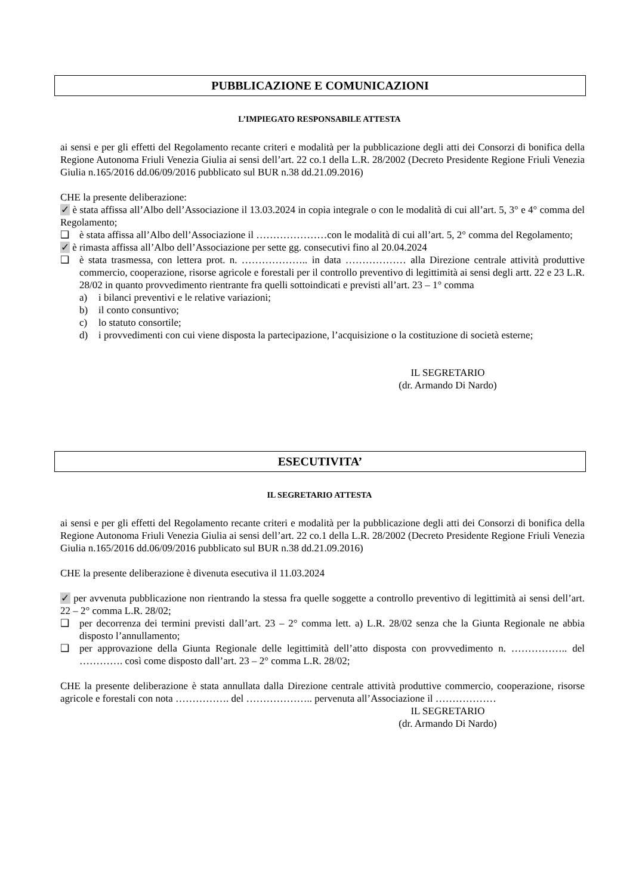PUBBLICAZIONE E COMUNICAZIONI
L’IMPIEGATO RESPONSABILE ATTESTA
ai sensi e per gli effetti del Regolamento recante criteri e modalità per la pubblicazione degli atti dei Consorzi di bonifica della Regione Autonoma Friuli Venezia Giulia ai sensi dell’art. 22 co.1 della L.R. 28/2002 (Decreto Presidente Regione Friuli Venezia Giulia n.165/2016 dd.06/09/2016 pubblicato sul BUR n.38 dd.21.09.2016)
CHE la presente deliberazione:
✓ è stata affissa all’Albo dell’Associazione il 13.03.2024 in copia integrale o con le modalità di cui all’art. 5, 3° e 4° comma del Regolamento;
❑ è stata affissa all’Albo dell’Associazione il …………………con le modalità di cui all’art. 5, 2° comma del Regolamento;
✓ è rimasta affissa all’Albo dell’Associazione per sette gg. consecutivi fino al 20.04.2024
❑ è stata trasmessa, con lettera prot. n. ……………….. in data ……………… alla Direzione centrale attività produttive commercio, cooperazione, risorse agricole e forestali per il controllo preventivo di legittimità ai sensi degli artt. 22 e 23 L.R. 28/02 in quanto provvedimento rientrante fra quelli sottoindicati e previsti all’art. 23 – 1° comma
a) i bilanci preventivi e le relative variazioni;
b) il conto consuntivo;
c) lo statuto consortile;
d) i provvedimenti con cui viene disposta la partecipazione, l’acquisizione o la costituzione di società esterne;
IL SEGRETARIO
(dr. Armando Di Nardo)
ESECUTIVITA’
IL SEGRETARIO ATTESTA
ai sensi e per gli effetti del Regolamento recante criteri e modalità per la pubblicazione degli atti dei Consorzi di bonifica della Regione Autonoma Friuli Venezia Giulia ai sensi dell’art. 22 co.1 della L.R. 28/2002 (Decreto Presidente Regione Friuli Venezia Giulia n.165/2016 dd.06/09/2016 pubblicato sul BUR n.38 dd.21.09.2016)
CHE la presente deliberazione è divenuta esecutiva il 11.03.2024
✓ per avvenuta pubblicazione non rientrando la stessa fra quelle soggette a controllo preventivo di legittimità ai sensi dell’art. 22 – 2° comma L.R. 28/02;
❑ per decorrenza dei termini previsti dall’art. 23 – 2° comma lett. a) L.R. 28/02 senza che la Giunta Regionale ne abbia disposto l’annullamento;
❑ per approvazione della Giunta Regionale delle legittimità dell’atto disposta con provvedimento n. …………….. del …………. così come disposto dall’art. 23 – 2° comma L.R. 28/02;
CHE la presente deliberazione è stata annullata dalla Direzione centrale attività produttive commercio, cooperazione, risorse agricole e forestali con nota ……………. del ……………….. pervenuta all’Associazione il ………………
IL SEGRETARIO
(dr. Armando Di Nardo)